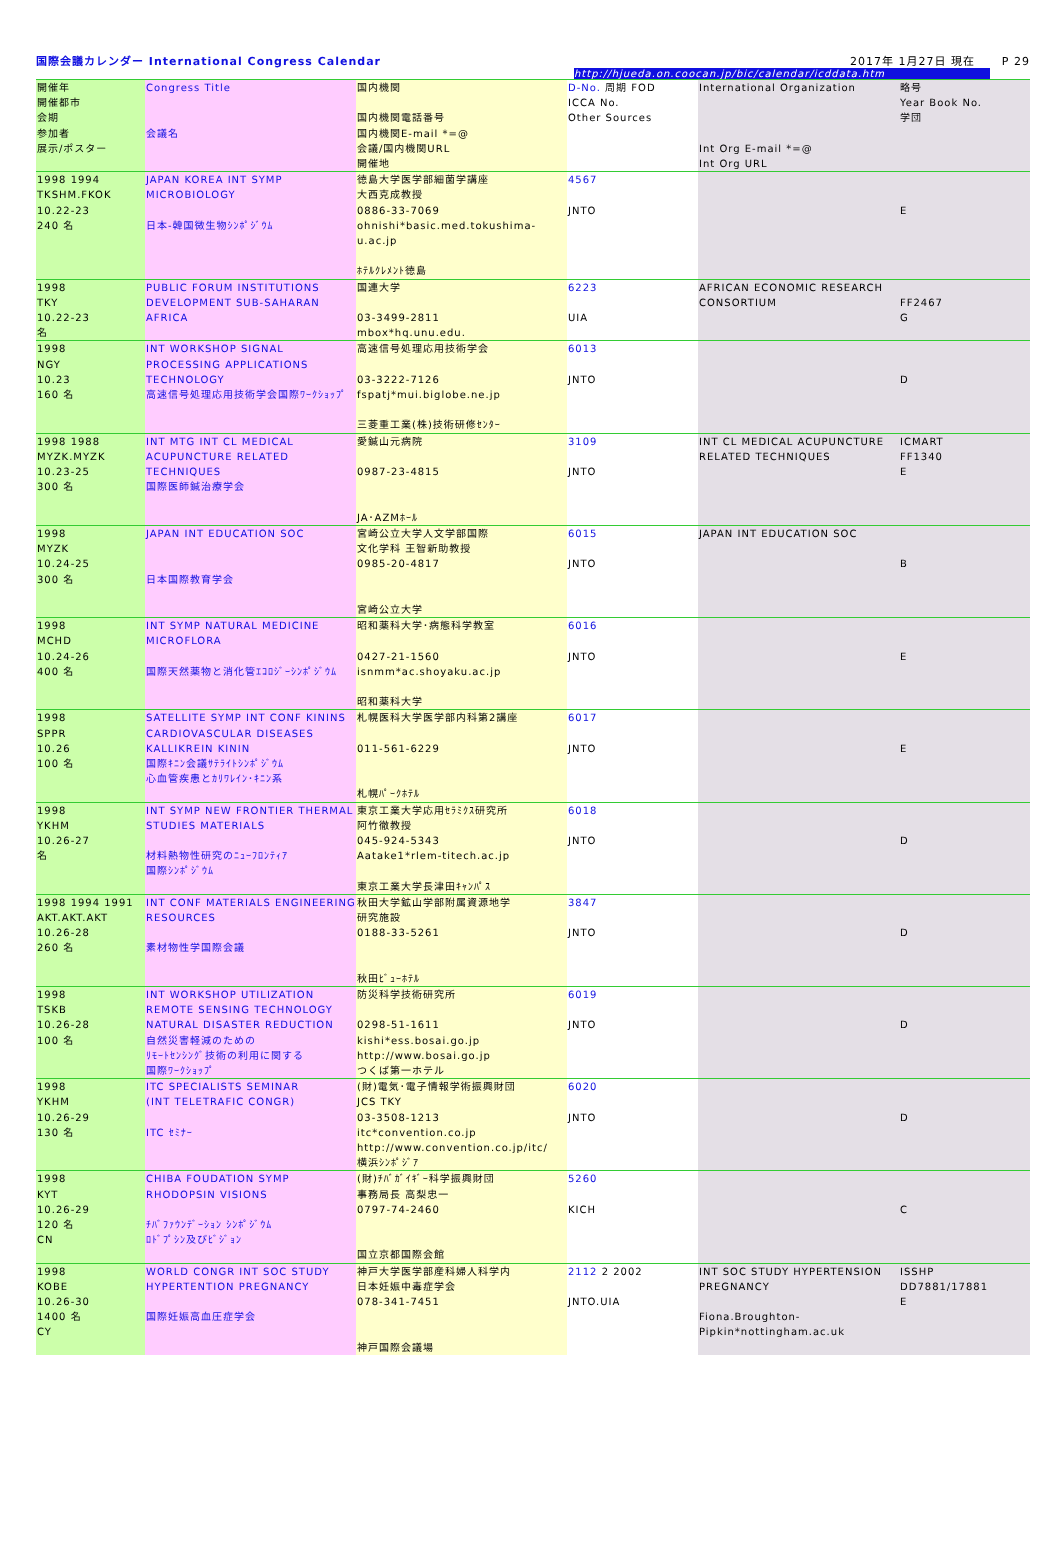国際会議カレンダー International Congress Calendar 2017年 1月27日 現在 P 29
http://hjueda.on.coocan.jp/bic/calendar/icddata.htm
| 開催年 開催都市 会期 参加者 展示/ポスター | Congress Title 会議名 | 国内機関 国内機関電話番号 国内機関E-mail *=@ 会議/国内機関URL 開催地 | D-No. 周期 FOD ICCA No. Other Sources | International Organization Int Org E-mail *=@ Int Org URL | 略号 Year Book No. 学団 |
| 1998 1994 TKSHM.FKOK 10.22-23 240 名 | JAPAN KOREA INT SYMP MICROBIOLOGY 日本-韓国微生物ｼﾝﾎﾟｼﾞｳﾑ | 徳島大学医学部細菌学講座 大西克成教授 0886-33-7069 ohnishi*basic.med.tokushima-u.ac.jp ﾎﾃﾙｸﾚﾒﾝﾄ徳島 | 4567 JNTO | | E |
| 1998 TKY 10.22-23 名 | PUBLIC FORUM INSTITUTIONS DEVELOPMENT SUB-SAHARAN AFRICA | 国連大学 03-3499-2811 mbox*hq.unu.edu. | 6223 UIA | AFRICAN ECONOMIC RESEARCH CONSORTIUM | FF2467 G |
| 1998 NGY 10.23 160 名 | INT WORKSHOP SIGNAL PROCESSING APPLICATIONS TECHNOLOGY 高速信号処理応用技術学会国際ﾜｰｸｼｮｯﾌﾟ | 高速信号処理応用技術学会 03-3222-7126 fspatj*mui.biglobe.ne.jp 三菱重工業(株)技術研修ｾﾝﾀｰ | 6013 JNTO | | D |
| 1998 1988 MYZK.MYZK 10.23-25 300 名 | INT MTG INT CL MEDICAL ACUPUNCTURE RELATED TECHNIQUES 国際医師鍼治療学会 | 愛鍼山元病院 0987-23-4815 JA･AZMﾎｰﾙ | 3109 JNTO | INT CL MEDICAL ACUPUNCTURE RELATED TECHNIQUES | ICMART FF1340 E |
| 1998 MYZK 10.24-25 300 名 | JAPAN INT EDUCATION SOC 日本国際教育学会 | 宮崎公立大学人文学部国際 文化学科 王智新助教授 0985-20-4817 宮崎公立大学 | 6015 JNTO | JAPAN INT EDUCATION SOC | B |
| 1998 MCHD 10.24-26 400 名 | INT SYMP NATURAL MEDICINE MICROFLORA 国際天然薬物と消化管ｴｺﾛｼﾞｰｼﾝﾎﾟｼﾞｳﾑ | 昭和薬科大学･病態科学教室 0427-21-1560 isnmm*ac.shoyaku.ac.jp 昭和薬科大学 | 6016 JNTO | | E |
| 1998 SPPR 10.26 100 名 | SATELLITE SYMP INT CONF KININS CARDIOVASCULAR DISEASES KALLIKREIN KININ 国際ｷﾆﾝ会議ｻﾃﾗｲﾄｼﾝﾎﾟｼﾞｳﾑ 心血管疾患とｶﾘﾜﾚｲﾝ･ｷﾆﾝ系 | 札幌医科大学医学部内科第2講座 011-561-6229 札幌ﾊﾟｰｸﾎﾃﾙ | 6017 JNTO | | E |
| 1998 YKHM 10.26-27 名 | INT SYMP NEW FRONTIER THERMAL STUDIES MATERIALS 材料熱物性研究のﾆｭｰﾌﾛﾝﾃｨｱ 国際ｼﾝﾎﾟｼﾞｳﾑ | 東京工業大学応用ｾﾗﾐｸｽ研究所 阿竹徹教授 045-924-5343 Aatake1*rlem-titech.ac.jp 東京工業大学長津田ｷｬﾝﾊﾟｽ | 6018 JNTO | | D |
| 1998 1994 1991 AKT.AKT.AKT 10.26-28 260 名 | INT CONF MATERIALS ENGINEERING RESOURCES 素材物性学国際会議 | 秋田大学鉱山学部附属資源地学 研究施設 0188-33-5261 秋田ﾋﾞｭｰﾎﾃﾙ | 3847 JNTO | | D |
| 1998 TSKB 10.26-28 100 名 | INT WORKSHOP UTILIZATION REMOTE SENSING TECHNOLOGY NATURAL DISASTER REDUCTION 自然災害軽減のための ﾘﾓｰﾄｾﾝｼﾝｸﾞ技術の利用に関する 国際ﾜｰｸｼｮｯﾌﾟ | 防災科学技術研究所 0298-51-1611 kishi*ess.bosai.go.jp http://www.bosai.go.jp つくば第一ホテル | 6019 JNTO | | D |
| 1998 YKHM 10.26-29 130 名 | ITC SPECIALISTS SEMINAR (INT TELETRAFIC CONGR) ITC ｾﾐﾅｰ | (財)電気･電子情報学術振興財団 JCS TKY 03-3508-1213 itc*convention.co.jp http://www.convention.co.jp/itc/ 横浜ｼﾝﾎﾟｼﾞｱ | 6020 JNTO | | D |
| 1998 KYT 10.26-29 120 名 CN | CHIBA FOUDATION SYMP RHODOPSIN VISIONS ﾁﾊﾞﾌｧｳﾝﾃﾞｰｼｮﾝ ｼﾝﾎﾟｼﾞｳﾑ ﾛﾄﾞﾌﾟｼﾝ及びﾋﾞｼﾞｮﾝ | (財)ﾁﾊﾞｶﾞｲｷﾞｰ科学振興財団 事務局長 高梨忠一 0797-74-2460 国立京都国際会館 | 5260 KICH | | C |
| 1998 KOBE 10.26-30 1400 名 CY | WORLD CONGR INT SOC STUDY HYPERTENTION PREGNANCY 国際妊娠高血圧症学会 | 神戸大学医学部産科婦人科学内 日本妊娠中毒症学会 078-341-7451 神戸国際会議場 | 2112 2 2002 JNTO.UIA | INT SOC STUDY HYPERTENSION PREGNANCY Fiona.Broughton-Pipkin*nottingham.ac.uk | ISSHP DD7881/17881 E |